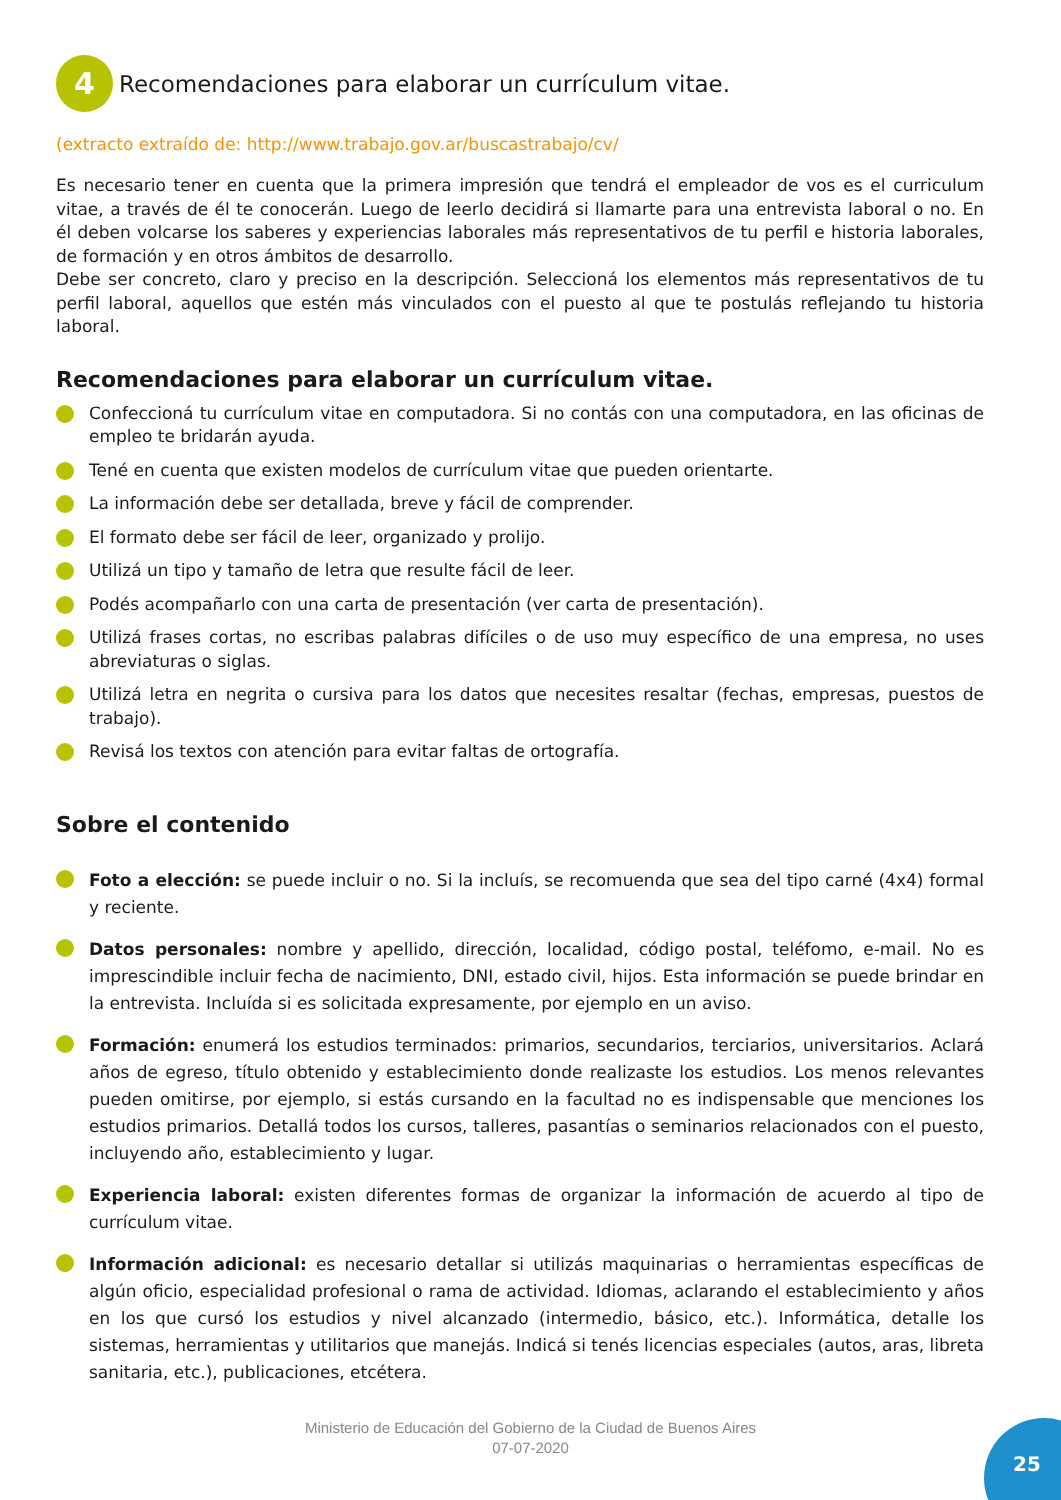4 Recomendaciones para elaborar un currículum vitae.
(extracto extraído de: http://www.trabajo.gov.ar/buscastrabajo/cv/
Es necesario tener en cuenta que la primera impresión que tendrá el empleador de vos es el curriculum vitae, a través de él te conocerán. Luego de leerlo decidirá si llamarte para una entrevista laboral o no. En él deben volcarse los saberes y experiencias laborales más representativos de tu perfil e historia laborales, de formación y en otros ámbitos de desarrollo.
Debe ser concreto, claro y preciso en la descripción. Seleccioná los elementos más representativos de tu perfil laboral, aquellos que estén más vinculados con el puesto al que te postulás reflejando tu historia laboral.
Recomendaciones para elaborar un currículum vitae.
Confeccioná tu currículum vitae en computadora. Si no contás con una computadora, en las oficinas de empleo te bridarán ayuda.
Tené en cuenta que existen modelos de currículum vitae que pueden orientarte.
La información debe ser detallada, breve y fácil de comprender.
El formato debe ser fácil de leer, organizado y prolijo.
Utilizá un tipo y tamaño de letra que resulte fácil de leer.
Podés acompañarlo con una carta de presentación (ver carta de presentación).
Utilizá frases cortas, no escribas palabras difíciles o de uso muy específico de una empresa, no uses abreviaturas o siglas.
Utilizá letra en negrita o cursiva para los datos que necesites resaltar (fechas, empresas, puestos de trabajo).
Revisá los textos con atención para evitar faltas de ortografía.
Sobre el contenido
Foto a elección: se puede incluir o no. Si la incluís, se recomuenda que sea del tipo carné (4x4) formal y reciente.
Datos personales: nombre y apellido, dirección, localidad, código postal, teléfomo, e-mail. No es imprescindible incluir fecha de nacimiento, DNI, estado civil, hijos. Esta información se puede brindar en la entrevista. Incluída si es solicitada expresamente, por ejemplo en un aviso.
Formación: enumerá los estudios terminados: primarios, secundarios, terciarios, universitarios. Aclará años de egreso, título obtenido y establecimiento donde realizaste los estudios. Los menos relevantes pueden omitirse, por ejemplo, si estás cursando en la facultad no es indispensable que menciones los estudios primarios. Detallá todos los cursos, talleres, pasantías o seminarios relacionados con el puesto, incluyendo año, establecimiento y lugar.
Experiencia laboral: existen diferentes formas de organizar la información de acuerdo al tipo de currículum vitae.
Información adicional: es necesario detallar si utilizás maquinarias o herramientas específicas de algún oficio, especialidad profesional o rama de actividad. Idiomas, aclarando el establecimiento y años en los que cursó los estudios y nivel alcanzado (intermedio, básico, etc.). Informática, detalle los sistemas, herramientas y utilitarios que manejás. Indicá si tenés licencias especiales (autos, aras, libreta sanitaria, etc.), publicaciones, etcétera.
Ministerio de Educación del Gobierno de la Ciudad de Buenos Aires
07-07-2020
25